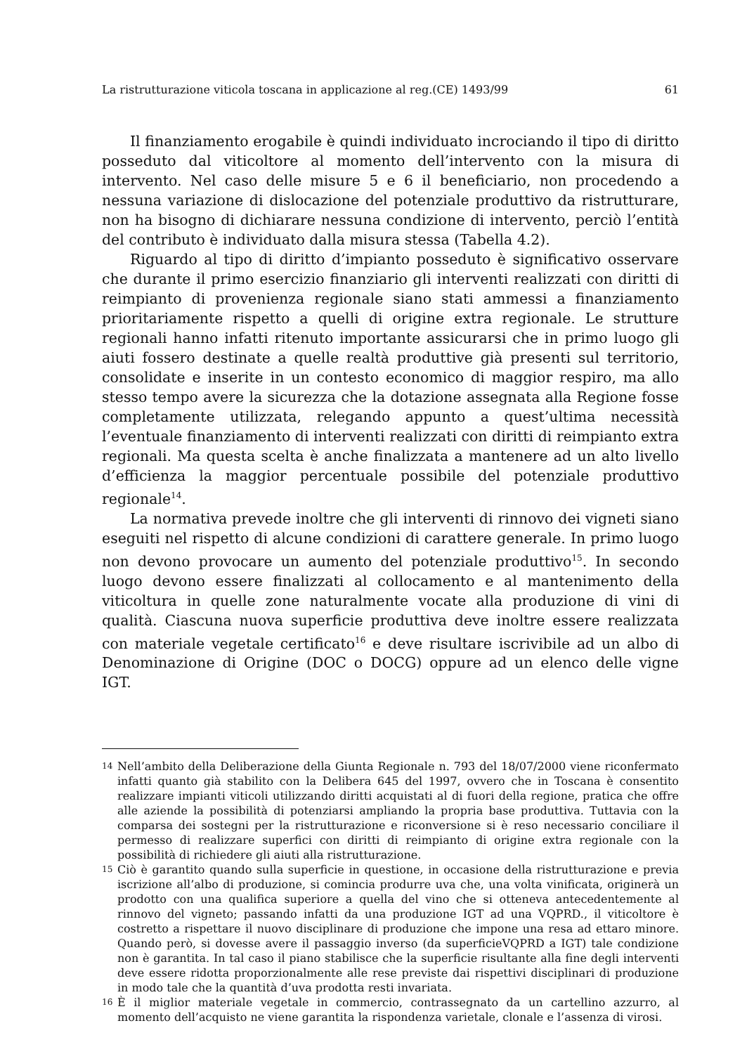La ristrutturazione viticola toscana in applicazione al reg.(CE) 1493/99 61
Il finanziamento erogabile è quindi individuato incrociando il tipo di diritto posseduto dal viticoltore al momento dell’intervento con la misura di intervento. Nel caso delle misure 5 e 6 il beneficiario, non procedendo a nessuna variazione di dislocazione del potenziale produttivo da ristrutturare, non ha bisogno di dichiarare nessuna condizione di intervento, perciò l’entità del contributo è individuato dalla misura stessa (Tabella 4.2).
Riguardo al tipo di diritto d’impianto posseduto è significativo osservare che durante il primo esercizio finanziario gli interventi realizzati con diritti di reimpianto di provenienza regionale siano stati ammessi a finanziamento prioritariamente rispetto a quelli di origine extra regionale. Le strutture regionali hanno infatti ritenuto importante assicurarsi che in primo luogo gli aiuti fossero destinate a quelle realtà produttive già presenti sul territorio, consolidate e inserite in un contesto economico di maggior respiro, ma allo stesso tempo avere la sicurezza che la dotazione assegnata alla Regione fosse completamente utilizzata, relegando appunto a quest’ultima necessità l’eventuale finanziamento di interventi realizzati con diritti di reimpianto extra regionali. Ma questa scelta è anche finalizzata a mantenere ad un alto livello d’efficienza la maggior percentuale possibile del potenziale produttivo regionale<sup>14</sup>.
La normativa prevede inoltre che gli interventi di rinnovo dei vigneti siano eseguiti nel rispetto di alcune condizioni di carattere generale. In primo luogo non devono provocare un aumento del potenziale produttivo<sup>15</sup>. In secondo luogo devono essere finalizzati al collocamento e al mantenimento della viticoltura in quelle zone naturalmente vocate alla produzione di vini di qualità. Ciascuna nuova superficie produttiva deve inoltre essere realizzata con materiale vegetale certificato<sup>16</sup> e deve risultare iscrivibile ad un albo di Denominazione di Origine (DOC o DOCG) oppure ad un elenco delle vigne IGT.
14 Nell’ambito della Deliberazione della Giunta Regionale n. 793 del 18/07/2000 viene riconfermato infatti quanto già stabilito con la Delibera 645 del 1997, ovvero che in Toscana è consentito realizzare impianti viticoli utilizzando diritti acquistati al di fuori della regione, pratica che offre alle aziende la possibilità di potenziarsi ampliando la propria base produttiva. Tuttavia con la comparsa dei sostegni per la ristrutturazione e riconversione si è reso necessario conciliare il permesso di realizzare superfici con diritti di reimpianto di origine extra regionale con la possibilità di richiedere gli aiuti alla ristrutturazione.
15 Ciò è garantito quando sulla superficie in questione, in occasione della ristrutturazione e previa iscrizione all’albo di produzione, si comincia produrre uva che, una volta vinificata, originerà un prodotto con una qualifica superiore a quella del vino che si otteneva antecedentemente al rinnovo del vigneto; passando infatti da una produzione IGT ad una VQPRD., il viticoltore è costretto a rispettare il nuovo disciplinare di produzione che impone una resa ad ettaro minore. Quando però, si dovesse avere il passaggio inverso (da superficieVQPRD a IGT) tale condizione non è garantita. In tal caso il piano stabilisce che la superficie risultante alla fine degli interventi deve essere ridotta proporzionalmente alle rese previste dai rispettivi disciplinari di produzione in modo tale che la quantità d’uva prodotta resti invariata.
16 È il miglior materiale vegetale in commercio, contrassegnato da un cartellino azzurro, al momento dell’acquisto ne viene garantita la rispondenza varietale, clonale e l’assenza di virosi.